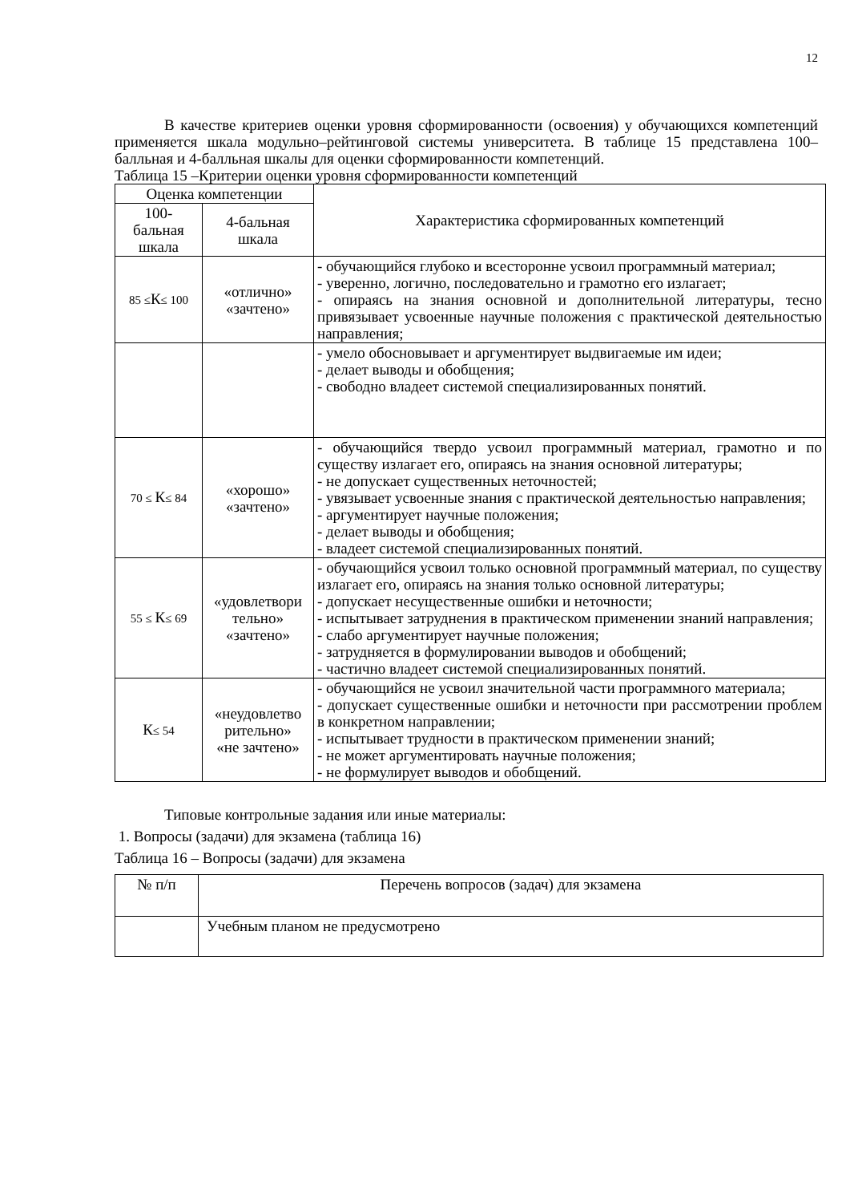12
В качестве критериев оценки уровня сформированности (освоения) у обучающихся компетенций применяется шкала модульно–рейтинговой системы университета. В таблице 15 представлена 100–балльная и 4-балльная шкалы для оценки сформированности компетенций.
Таблица 15 –Критерии оценки уровня сформированности компетенций
| Оценка компетенции | | Характеристика сформированных компетенций |
| --- | --- | --- |
| 100- бальная шкала | 4-бальная шкала | |
| 85 ≤ К ≤ 100 | «отлично» «зачтено» | - обучающийся глубоко и всесторонне усвоил программный материал; - уверенно, логично, последовательно и грамотно его излагает; - опираясь на знания основной и дополнительной литературы, тесно привязывает усвоенные научные положения с практической деятельностью направления; |
| | | - умело обосновывает и аргументирует выдвигаемые им идеи; - делает выводы и обобщения; - свободно владеет системой специализированных понятий. |
| 70 ≤ К ≤ 84 | «хорошо» «зачтено» | - обучающийся твердо усвоил программный материал, грамотно и по существу излагает его, опираясь на знания основной литературы; - не допускает существенных неточностей; - увязывает усвоенные знания с практической деятельностью направления; - аргументирует научные положения; - делает выводы и обобщения; - владеет системой специализированных понятий. |
| 55 ≤ К ≤ 69 | «удовлетвори тельно» «зачтено» | - обучающийся усвоил только основной программный материал, по существу излагает его, опираясь на знания только основной литературы; - допускает несущественные ошибки и неточности; - испытывает затруднения в практическом применении знаний направления; - слабо аргументирует научные положения; - затрудняется в формулировании выводов и обобщений; - частично владеет системой специализированных понятий. |
| К ≤ 54 | «неудовлетво рительно» «не зачтено» | - обучающийся не усвоил значительной части программного материала; - допускает существенные ошибки и неточности при рассмотрении проблем в конкретном направлении; - испытывает трудности в практическом применении знаний; - не может аргументировать научные положения; - не формулирует выводов и обобщений. |
Типовые контрольные задания или иные материалы:
1. Вопросы (задачи) для экзамена (таблица 16)
Таблица 16 – Вопросы (задачи) для экзамена
| № п/п | Перечень вопросов (задач) для экзамена |
| | Учебным планом не предусмотрено |